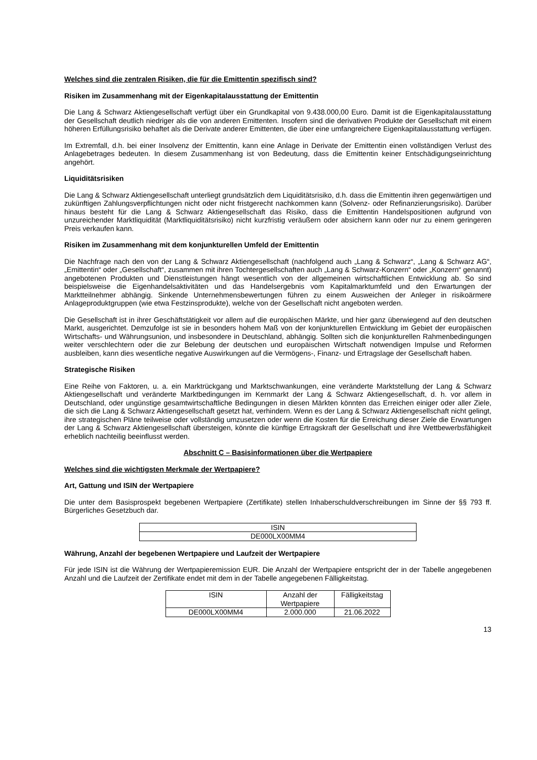Welches sind die zentralen Risiken, die für die Emittentin spezifisch sind?
Risiken im Zusammenhang mit der Eigenkapitalausstattung der Emittentin
Die Lang & Schwarz Aktiengesellschaft verfügt über ein Grundkapital von 9.438.000,00 Euro. Damit ist die Eigen­kapitalausstattung der Gesellschaft deutlich niedriger als die von anderen Emittenten. Insofern sind die derivativen Produkte der Gesellschaft mit einem höheren Erfüllungsrisiko behaftet als die Derivate anderer Emittenten, die über eine umfangreichere Eigenkapitalausstattung verfügen.
Im Extremfall, d.h. bei einer Insolvenz der Emittentin, kann eine Anlage in Derivate der Emittentin einen vollständigen Verlust des Anlagebetrages bedeuten. In diesem Zusammenhang ist von Bedeutung, dass die Emittentin keiner Entschädigungseinrichtung angehört.
Liquiditätsrisiken
Die Lang & Schwarz Aktiengesellschaft unterliegt grundsätzlich dem Liquiditätsrisiko, d.h. dass die Emittentin ihren gegenwärtigen und zukünftigen Zahlungsverpflichtungen nicht oder nicht fristgerecht nachkommen kann (Solvenz- oder Refinanzierungsrisiko). Darüber hinaus besteht für die Lang & Schwarz Aktiengesellschaft das Risiko, dass die Emittentin Handelspositionen aufgrund von unzureichender Marktliquidität (Marktliquiditätsrisiko) nicht kurzfristig veräußern oder absichern kann oder nur zu einem geringeren Preis verkaufen kann.
Risiken im Zusammenhang mit dem konjunkturellen Umfeld der Emittentin
Die Nachfrage nach den von der Lang & Schwarz Aktiengesellschaft (nachfolgend auch „Lang & Schwarz“, „Lang & Schwarz AG“, „Emittentin“ oder „Gesellschaft“, zusammen mit ihren Tochtergesellschaften auch „Lang & Schwarz-Konzern“ oder „Konzern“ genannt) angebotenen Produkten und Dienstleistungen hängt wesentlich von der allgemeinen wirtschaftlichen Entwicklung ab. So sind beispielsweise die Eigenhandelsaktivitäten und das Handelsergebnis vom Kapitalmarktumfeld und den Erwartungen der Marktteilnehmer abhängig. Sinkende Unternehmensbewertungen führen zu einem Ausweichen der Anleger in risikoärmere Anlageproduktgruppen (wie etwa Festzinsprodukte), welche von der Gesellschaft nicht angeboten werden.
Die Gesellschaft ist in ihrer Geschäftstätigkeit vor allem auf die europäischen Märkte, und hier ganz überwiegend auf den deutschen Markt, ausgerichtet. Demzufolge ist sie in besonders hohem Maß von der konjunkturellen Entwicklung im Gebiet der europäischen Wirtschafts- und Währungsunion, und insbesondere in Deutschland, abhängig. Sollten sich die konjunkturellen Rahmenbedingungen weiter verschlechtern oder die zur Belebung der deutschen und europäischen Wirtschaft notwendigen Impulse und Reformen ausbleiben, kann dies wesentliche negative Auswirkungen auf die Vermögens-, Finanz- und Ertragslage der Gesellschaft haben.
Strategische Risiken
Eine Reihe von Faktoren, u. a. ein Marktrückgang und Marktschwankungen, eine veränderte Marktstellung der Lang & Schwarz Aktiengesellschaft und veränderte Marktbedingungen im Kernmarkt der Lang & Schwarz Aktiengesellschaft, d. h. vor allem in Deutschland, oder ungünstige gesamtwirtschaftliche Bedingungen in diesen Märkten könnten das Erreichen einiger oder aller Ziele, die sich die Lang & Schwarz Aktiengesellschaft gesetzt hat, verhindern. Wenn es der Lang & Schwarz Aktiengesellschaft nicht gelingt, ihre strategischen Pläne teilweise oder vollständig umzusetzen oder wenn die Kosten für die Erreichung dieser Ziele die Erwartungen der Lang & Schwarz Aktiengesellschaft übersteigen, könnte die künftige Ertragskraft der Gesellschaft und ihre Wettbewerbsfähigkeit erheblich nachteilig beeinflusst werden.
Abschnitt C – Basisinformationen über die Wertpapiere
Welches sind die wichtigsten Merkmale der Wertpapiere?
Art, Gattung und ISIN der Wertpapiere
Die unter dem Basisprospekt begebenen Wertpapiere (Zertifikate) stellen Inhaberschuldverschreibungen im Sinne der §§ 793 ff. Bürgerliches Gesetzbuch dar.
| ISIN |
| --- |
| DE000LX00MM4 |
Währung, Anzahl der begebenen Wertpapiere und Laufzeit der Wertpapiere
Für jede ISIN ist die Währung der Wertpapieremission EUR. Die Anzahl der Wertpapiere entspricht der in der Tabelle angegebenen Anzahl und die Laufzeit der Zertifikate endet mit dem in der Tabelle angegebenen Fälligkeitstag.
| ISIN | Anzahl der Wertpapiere | Fälligkeitstag |
| --- | --- | --- |
| DE000LX00MM4 | 2.000.000 | 21.06.2022 |
13